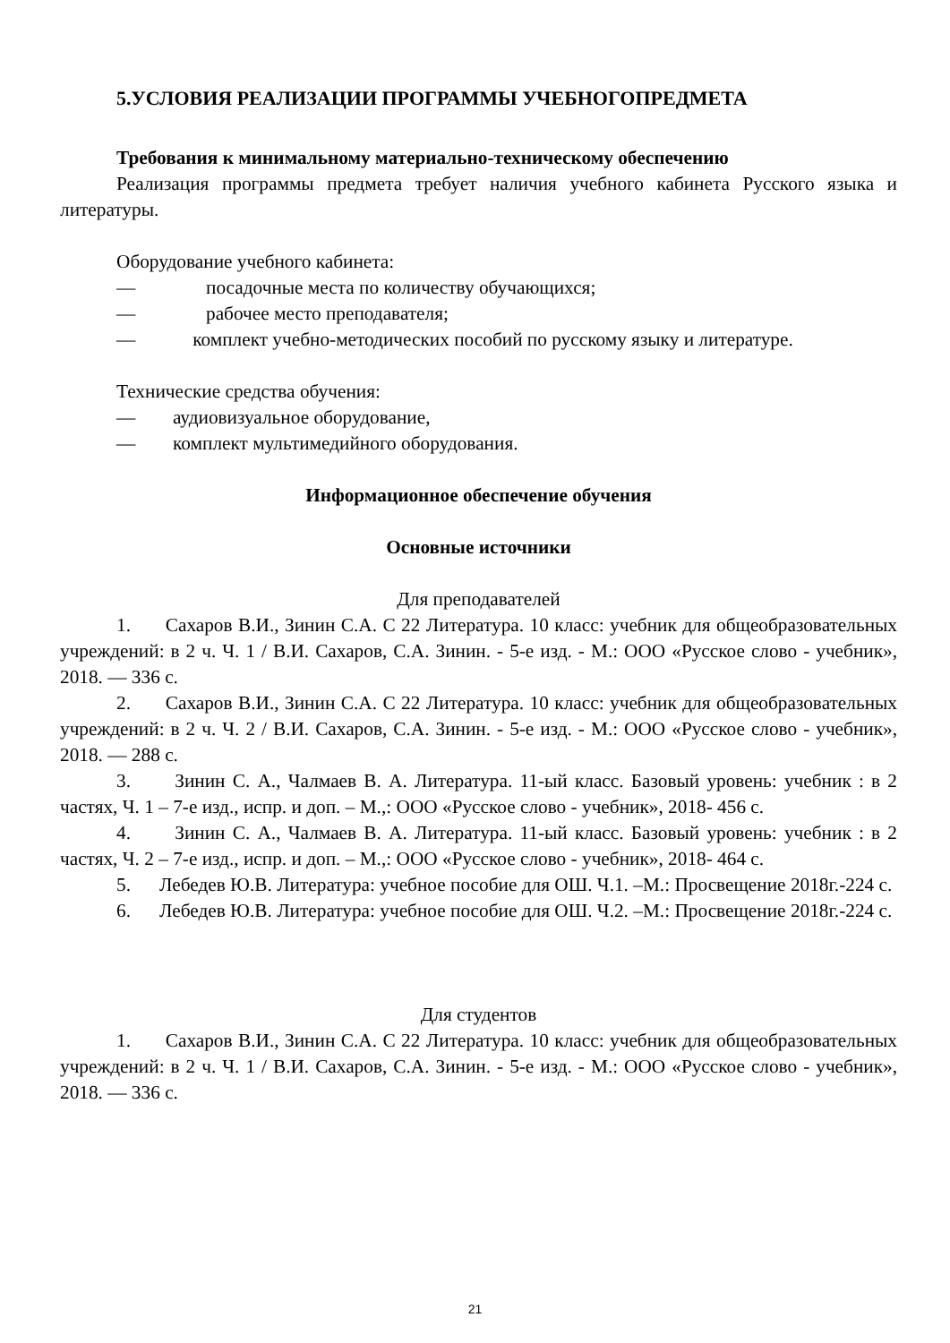5.УСЛОВИЯ РЕАЛИЗАЦИИ ПРОГРАММЫ УЧЕБНОГОПРЕДМЕТА
Требования к минимальному материально-техническому обеспечению
Реализация программы предмета требует наличия учебного кабинета Русского языка и литературы.
Оборудование учебного кабинета:
— посадочные места по количеству обучающихся;
— рабочее место преподавателя;
— комплект учебно-методических пособий по русскому языку и литературе.
Технические средства обучения:
— аудиовизуальное оборудование,
— комплект мультимедийного оборудования.
Информационное обеспечение обучения
Основные источники
Для преподавателей
1. Сахаров В.И., Зинин С.А. С 22 Литература. 10 класс: учебник для общеобразовательных учреждений: в 2 ч. Ч. 1 / В.И. Сахаров, С.А. Зинин. - 5-е изд. - М.: ООО «Русское слово - учебник», 2018. — 336 с.
2. Сахаров В.И., Зинин С.А. С 22 Литература. 10 класс: учебник для общеобразовательных учреждений: в 2 ч. Ч. 2 / В.И. Сахаров, С.А. Зинин. - 5-е изд. - М.: ООО «Русское слово - учебник», 2018. — 288 с.
3. Зинин С. А., Чалмаев В. А. Литература. 11-ый класс. Базовый уровень: учебник : в 2 частях, Ч. 1 – 7-е изд., испр. и доп. – М.,: ООО «Русское слово - учебник», 2018- 456 с.
4. Зинин С. А., Чалмаев В. А. Литература. 11-ый класс. Базовый уровень: учебник : в 2 частях, Ч. 2 – 7-е изд., испр. и доп. – М.,: ООО «Русское слово - учебник», 2018- 464 с.
5. Лебедев Ю.В. Литература: учебное пособие для ОШ. Ч.1. –М.: Просвещение 2018г.-224 с.
6. Лебедев Ю.В. Литература: учебное пособие для ОШ. Ч.2. –М.: Просвещение 2018г.-224 с.
Для студентов
1. Сахаров В.И., Зинин С.А. С 22 Литература. 10 класс: учебник для общеобразовательных учреждений: в 2 ч. Ч. 1 / В.И. Сахаров, С.А. Зинин. - 5-е изд. - М.: ООО «Русское слово - учебник», 2018. — 336 с.
21